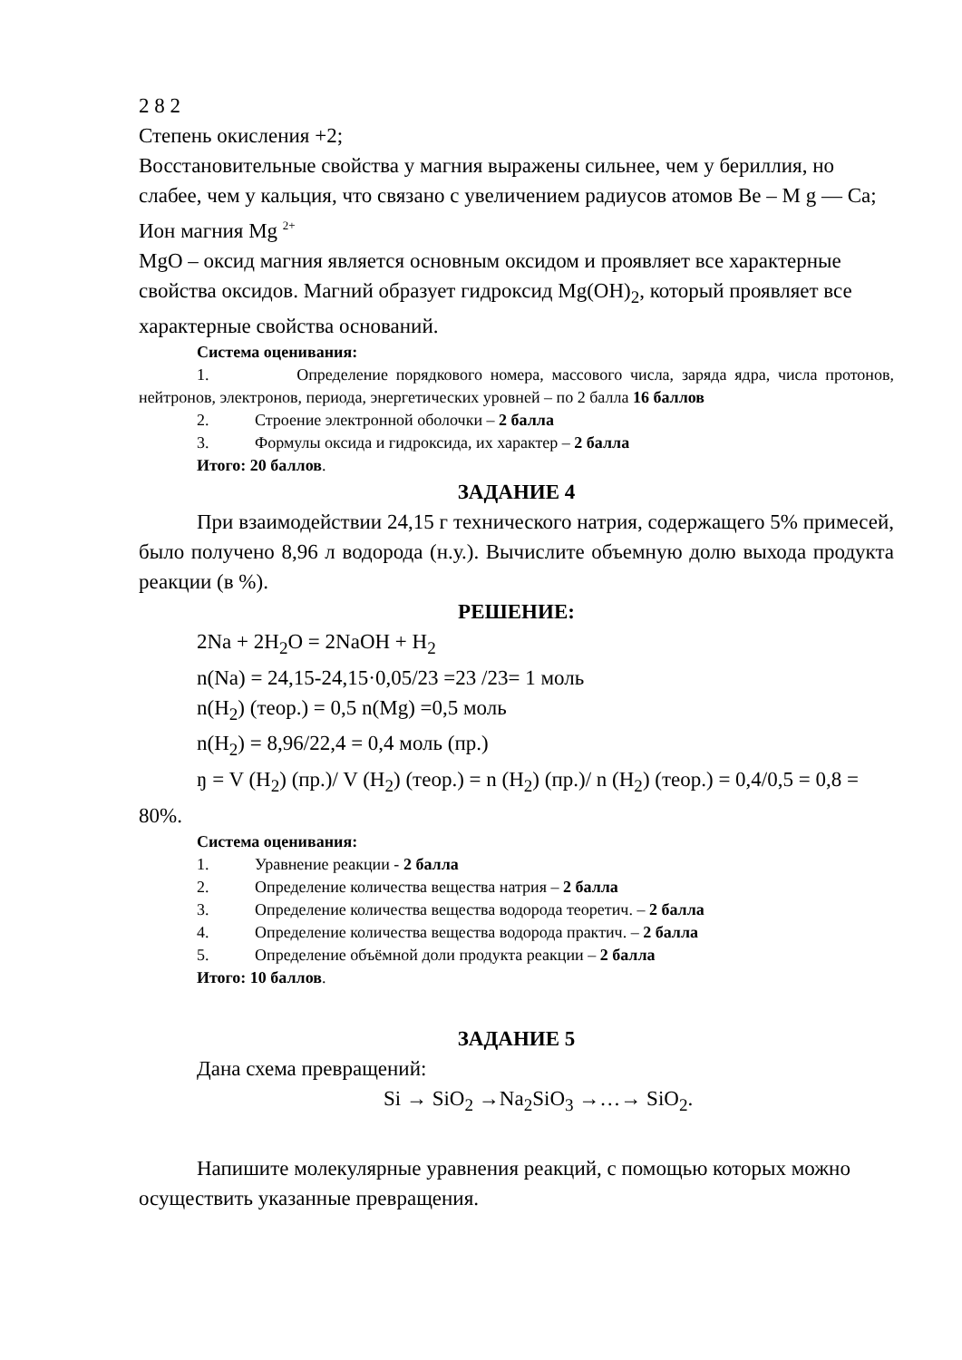2 8 2
Степень окисления +2;
Восстановительные свойства у магния выражены сильнее, чем у бериллия, но слабее, чем у кальция, что связано с увеличением радиусов атомов Be – M g — Ca;
Ион магния Mg <sup>2+</sup>
MgO – оксид магния является основным оксидом и проявляет все характерные свойства оксидов. Магний образует гидроксид Mg(OH)<sub>2</sub>, который проявляет все характерные свойства оснований.
Система оценивания:
1. Определение порядкового номера, массового числа, заряда ядра, числа протонов, нейтронов, электронов, периода, энергетических уровней – по 2 балла 16 баллов
2. Строение электронной оболочки – 2 балла
3. Формулы оксида и гидроксида, их характер – 2 балла
Итого: 20 баллов.
ЗАДАНИЕ 4
При взаимодействии 24,15 г технического натрия, содержащего 5% примесей, было получено 8,96 л водорода (н.у.). Вычислите объемную долю выхода продукта реакции (в %).
РЕШЕНИЕ:
2Na + 2H<sub>2</sub>O = 2NaOH + H<sub>2</sub>
n(Na) = 24,15-24,15·0,05/23 =23 /23= 1 моль
n(H<sub>2</sub>) (теор.) = 0,5 n(Mg) =0,5 моль
n(H<sub>2</sub>) = 8,96/22,4 = 0,4 моль (пр.)
ŋ = V (H<sub>2</sub>) (пр.)/ V (H<sub>2</sub>) (теор.) = n (H<sub>2</sub>) (пр.)/ n (H<sub>2</sub>) (теор.) = 0,4/0,5 = 0,8 = 80%.
Система оценивания:
1. Уравнение реакции - 2 балла
2. Определение количества вещества натрия – 2 балла
3. Определение количества вещества водорода теоретич. – 2 балла
4. Определение количества вещества водорода практич. – 2 балла
5. Определение объёмной доли продукта реакции – 2 балла
Итого: 10 баллов.
ЗАДАНИЕ 5
Дана схема превращений:
Si → SiO<sub>2</sub> →Na<sub>2</sub>SiO<sub>3</sub> →…→ SiO<sub>2</sub>.
Напишите молекулярные уравнения реакций, с помощью которых можно осуществить указанные превращения.